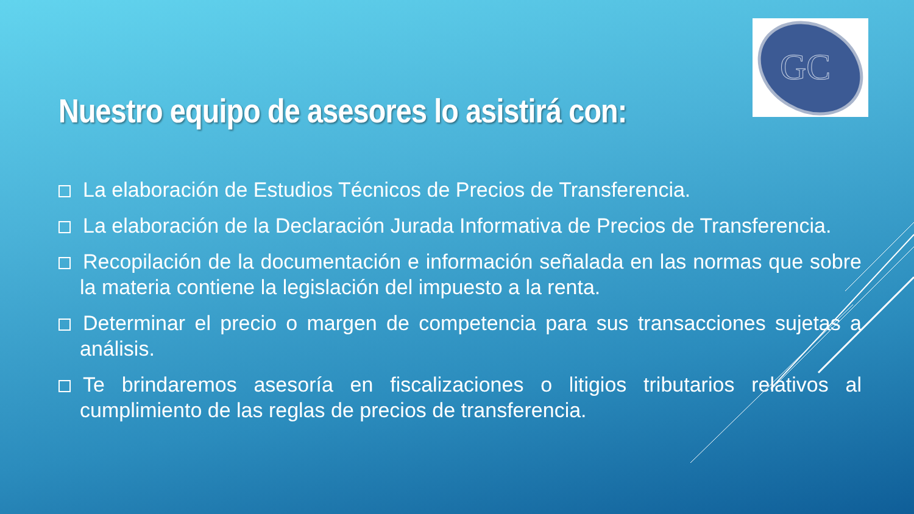GC
Nuestro equipo de asesores lo asistirá con:
La elaboración de Estudios Técnicos de Precios de Transferencia.
La elaboración de la Declaración Jurada Informativa de Precios de Transferencia.
Recopilación de la documentación e información señalada en las normas que sobre la materia contiene la legislación del impuesto a la renta.
Determinar el precio o margen de competencia para sus transacciones sujetas a análisis.
Te brindaremos asesoría en fiscalizaciones o litigios tributarios relativos al cumplimiento de las reglas de precios de transferencia.